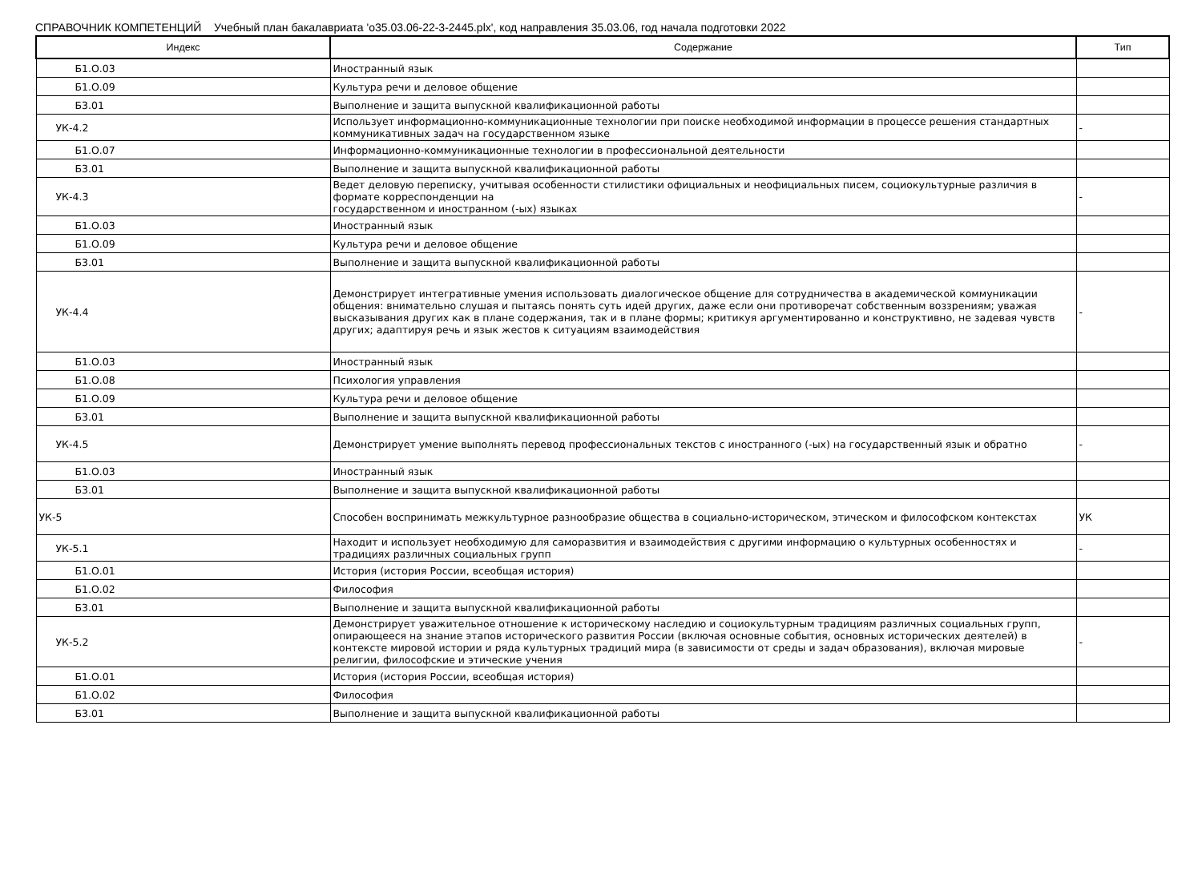СПРАВОЧНИК КОМПЕТЕНЦИЙ Учебный план бакалавриата 'о35.03.06-22-3-2445.plx', код направления 35.03.06, год начала подготовки 2022
| Индекс | Содержание | Тип |
| --- | --- | --- |
| Б1.О.03 | Иностранный язык | |
| Б1.О.09 | Культура речи и деловое общение | |
| Б3.01 | Выполнение и защита выпускной квалификационной работы | |
| УК-4.2 | Использует информационно-коммуникационные технологии при поиске необходимой информации в процессе решения стандартных коммуникативных задач на государственном языке | - |
| Б1.О.07 | Информационно-коммуникационные технологии в профессиональной деятельности | |
| Б3.01 | Выполнение и защита выпускной квалификационной работы | |
| УК-4.3 | Ведет деловую переписку, учитывая особенности стилистики официальных и неофициальных писем, социокультурные различия в формате корреспонденции на государственном и иностранном (-ых) языках | - |
| Б1.О.03 | Иностранный язык | |
| Б1.О.09 | Культура речи и деловое общение | |
| Б3.01 | Выполнение и защита выпускной квалификационной работы | |
| УК-4.4 | Демонстрирует интегративные умения использовать диалогическое общение для сотрудничества в академической коммуникации общения: внимательно слушая и пытаясь понять суть идей других, даже если они противоречат собственным воззрениям; уважая высказывания других как в плане содержания, так и в плане формы; критикуя аргументированно и конструктивно, не задевая чувств других; адаптируя речь и язык жестов к ситуациям взаимодействия | - |
| Б1.О.03 | Иностранный язык | |
| Б1.О.08 | Психология управления | |
| Б1.О.09 | Культура речи и деловое общение | |
| Б3.01 | Выполнение и защита выпускной квалификационной работы | |
| УК-4.5 | Демонстрирует умение выполнять перевод профессиональных текстов с иностранного (-ых) на государственный язык и обратно | - |
| Б1.О.03 | Иностранный язык | |
| Б3.01 | Выполнение и защита выпускной квалификационной работы | |
| УК-5 | Способен воспринимать межкультурное разнообразие общества в социально-историческом, этическом и философском контекстах | УК |
| УК-5.1 | Находит и использует необходимую для саморазвития и взаимодействия с другими информацию о культурных особенностях и традициях различных социальных групп | - |
| Б1.О.01 | История (история России, всеобщая история) | |
| Б1.О.02 | Философия | |
| Б3.01 | Выполнение и защита выпускной квалификационной работы | |
| УК-5.2 | Демонстрирует уважительное отношение к историческому наследию и социокультурным традициям различных социальных групп, опирающееся на знание этапов исторического развития России (включая основные события, основных исторических деятелей) в контексте мировой истории и ряда культурных традиций мира (в зависимости от среды и задач образования), включая мировые религии, философские и этические учения | - |
| Б1.О.01 | История (история России, всеобщая история) | |
| Б1.О.02 | Философия | |
| Б3.01 | Выполнение и защита выпускной квалификационной работы | |